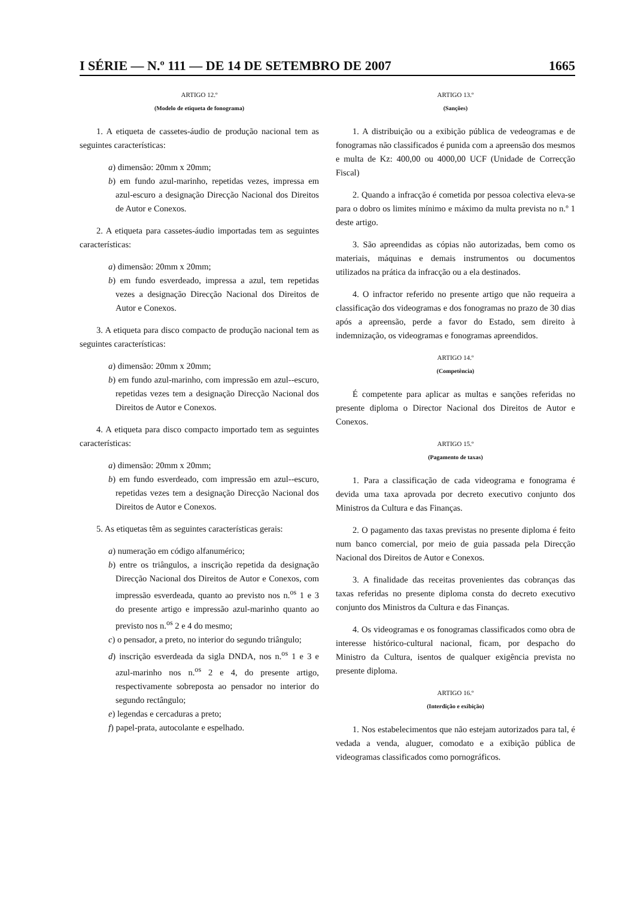I SÉRIE — N.º 111 — DE 14 DE SETEMBRO DE 2007 1665
ARTIGO 12.º
(Modelo de etiqueta de fonograma)
1. A etiqueta de cassetes-áudio de produção nacional tem as seguintes características:
a) dimensão: 20mm x 20mm;
b) em fundo azul-marinho, repetidas vezes, impressa em azul-escuro a designação Direcção Nacional dos Direitos de Autor e Conexos.
2. A etiqueta para cassetes-áudio importadas tem as seguintes características:
a) dimensão: 20mm x 20mm;
b) em fundo esverdeado, impressa a azul, tem repetidas vezes a designação Direcção Nacional dos Direitos de Autor e Conexos.
3. A etiqueta para disco compacto de produção nacional tem as seguintes características:
a) dimensão: 20mm x 20mm;
b) em fundo azul-marinho, com impressão em azul--escuro, repetidas vezes tem a designação Direcção Nacional dos Direitos de Autor e Conexos.
4. A etiqueta para disco compacto importado tem as seguintes características:
a) dimensão: 20mm x 20mm;
b) em fundo esverdeado, com impressão em azul--escuro, repetidas vezes tem a designação Direcção Nacional dos Direitos de Autor e Conexos.
5. As etiquetas têm as seguintes características gerais:
a) numeração em código alfanumérico;
b) entre os triângulos, a inscrição repetida da designação Direcção Nacional dos Direitos de Autor e Conexos, com impressão esverdeada, quanto ao previsto nos n.<sup>os</sup> 1 e 3 do presente artigo e impressão azul-marinho quanto ao previsto nos n.<sup>os</sup> 2 e 4 do mesmo;
c) o pensador, a preto, no interior do segundo triângulo;
d) inscrição esverdeada da sigla DNDA, nos n.<sup>os</sup> 1 e 3 e azul-marinho nos n.<sup>os</sup> 2 e 4, do presente artigo, respectivamente sobreposta ao pensador no interior do segundo rectângulo;
e) legendas e cercaduras a preto;
f) papel-prata, autocolante e espelhado.
ARTIGO 13.º
(Sanções)
1. A distribuição ou a exibição pública de vedeogramas e de fonogramas não classificados é punida com a apreensão dos mesmos e multa de Kz: 400,00 ou 4000,00 UCF (Unidade de Correcção Fiscal)
2. Quando a infracção é cometida por pessoa colectiva eleva-se para o dobro os limites mínimo e máximo da multa prevista no n.º 1 deste artigo.
3. São apreendidas as cópias não autorizadas, bem como os materiais, máquinas e demais instrumentos ou documentos utilizados na prática da infracção ou a ela destinados.
4. O infractor referido no presente artigo que não requeira a classificação dos videogramas e dos fonogramas no prazo de 30 dias após a apreensão, perde a favor do Estado, sem direito à indemnização, os videogramas e fonogramas apreendidos.
ARTIGO 14.º
(Competência)
É competente para aplicar as multas e sanções referidas no presente diploma o Director Nacional dos Direitos de Autor e Conexos.
ARTIGO 15.º
(Pagamento de taxas)
1. Para a classificação de cada videograma e fonograma é devida uma taxa aprovada por decreto executivo conjunto dos Ministros da Cultura e das Finanças.
2. O pagamento das taxas previstas no presente diploma é feito num banco comercial, por meio de guia passada pela Direcção Nacional dos Direitos de Autor e Conexos.
3. A finalidade das receitas provenientes das cobranças das taxas referidas no presente diploma consta do decreto executivo conjunto dos Ministros da Cultura e das Finanças.
4. Os videogramas e os fonogramas classificados como obra de interesse histórico-cultural nacional, ficam, por despacho do Ministro da Cultura, isentos de qualquer exigência prevista no presente diploma.
ARTIGO 16.º
(Interdição e exibição)
1. Nos estabelecimentos que não estejam autorizados para tal, é vedada a venda, aluguer, comodato e a exibição pública de videogramas classificados como pornográficos.